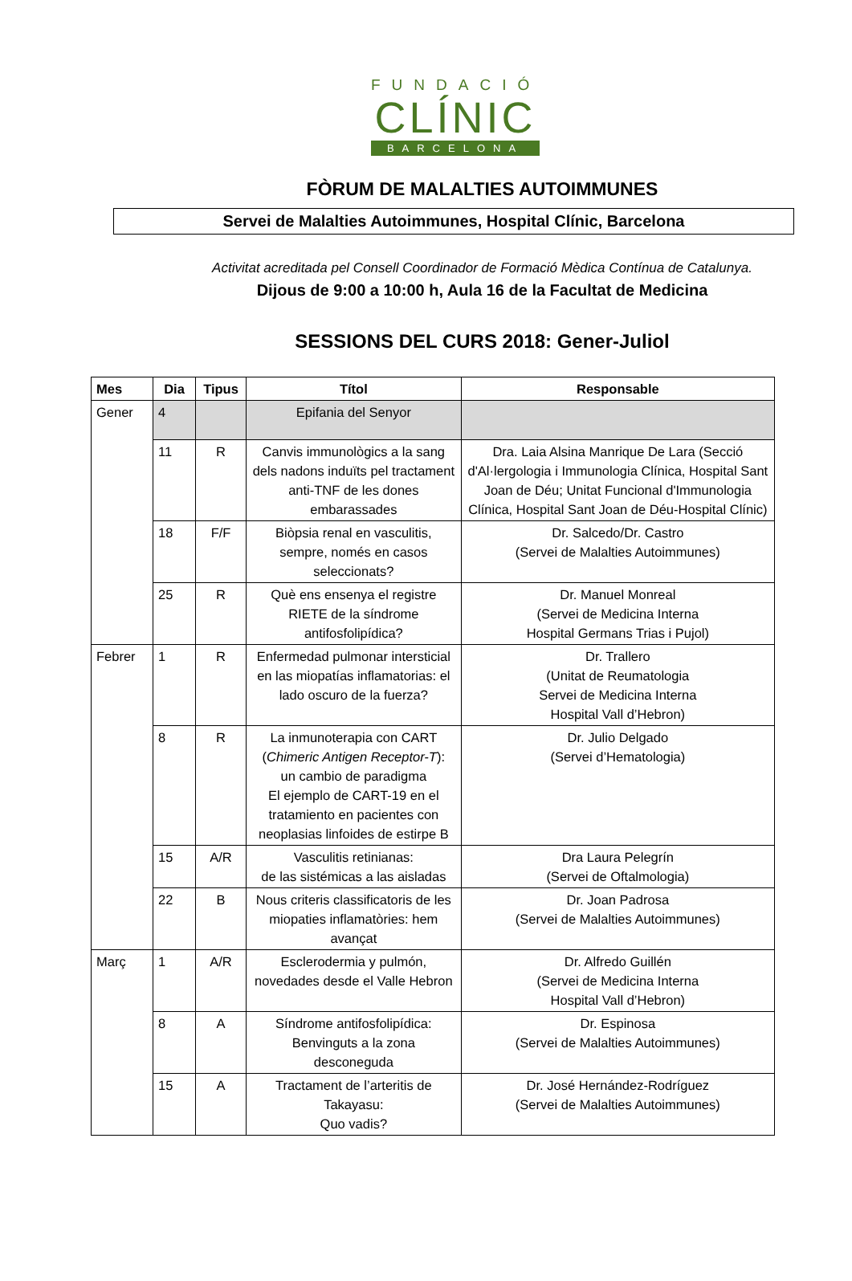FUNDACIÓ
CLÍNIC
BARCELONA
FÒRUM DE MALALTIES AUTOIMMUNES
Servei de Malalties Autoimmunes, Hospital Clínic, Barcelona
Activitat acreditada pel Consell Coordinador de Formació Mèdica Contínua de Catalunya.
Dijous de 9:00 a 10:00 h, Aula 16 de la Facultat de Medicina
SESSIONS DEL CURS 2018: Gener-Juliol
| Mes | Dia | Tipus | Títol | Responsable |
| --- | --- | --- | --- | --- |
| Gener | 4 | | Epifania del Senyor | |
| | 11 | R | Canvis immunològics a la sang dels nadons induïts pel tractament anti-TNF de les dones embarassades | Dra. Laia Alsina Manrique De Lara (Secció d'Al·lergologia i Immunologia Clínica, Hospital Sant Joan de Déu; Unitat Funcional d'Immunologia Clínica, Hospital Sant Joan de Déu-Hospital Clínic) |
| | 18 | F/F | Biòpsia renal en vasculitis, sempre, només en casos seleccionats? | Dr. Salcedo/Dr. Castro (Servei de Malalties Autoimmunes) |
| | 25 | R | Què ens ensenya el registre RIETE de la síndrome antifosfolipídica? | Dr. Manuel Monreal (Servei de Medicina Interna Hospital Germans Trias i Pujol) |
| Febrer | 1 | R | Enfermedad pulmonar intersticial en las miopatías inflamatorias: el lado oscuro de la fuerza? | Dr. Trallero (Unitat de Reumatologia Servei de Medicina Interna Hospital Vall d’Hebron) |
| | 8 | R | La inmunoterapia con CART ( Chimeric Antigen Receptor-T ): un cambio de paradigma El ejemplo de CART-19 en el tratamiento en pacientes con neoplasias linfoides de estirpe B | Dr. Julio Delgado (Servei d’Hematologia) |
| | 15 | A/R | Vasculitis retinianas: de las sistémicas a las aisladas | Dra Laura Pelegrín (Servei de Oftalmologia) |
| | 22 | B | Nous criteris classificatoris de les miopaties inflamatòries: hem avançat | Dr. Joan Padrosa (Servei de Malalties Autoimmunes) |
| Març | 1 | A/R | Esclerodermia y pulmón, novedades desde el Valle Hebron | Dr. Alfredo Guillén (Servei de Medicina Interna Hospital Vall d’Hebron) |
| | 8 | A | Síndrome antifosfolipídica: Benvinguts a la zona desconeguda | Dr. Espinosa (Servei de Malalties Autoimmunes) |
| | 15 | A | Tractament de l’arteritis de Takayasu: Quo vadis? | Dr. José Hernández-Rodríguez (Servei de Malalties Autoimmunes) |